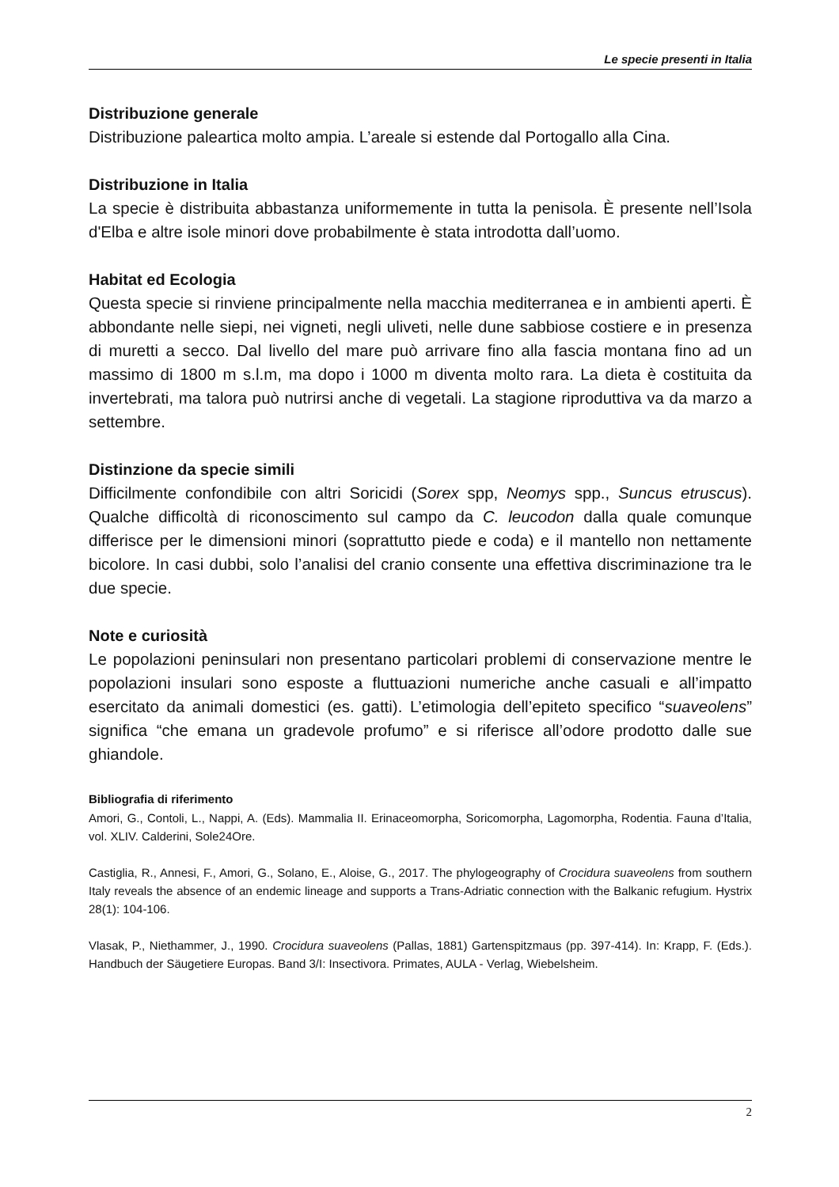Le specie presenti in Italia
Distribuzione generale
Distribuzione paleartica molto ampia. L’areale si estende dal Portogallo alla Cina.
Distribuzione in Italia
La specie è distribuita abbastanza uniformemente in tutta la penisola. È presente nell’Isola d'Elba e altre isole minori dove probabilmente è stata introdotta dall’uomo.
Habitat ed Ecologia
Questa specie si rinviene principalmente nella macchia mediterranea e in ambienti aperti. È abbondante nelle siepi, nei vigneti, negli uliveti, nelle dune sabbiose costiere e in presenza di muretti a secco. Dal livello del mare può arrivare fino alla fascia montana fino ad un massimo di 1800 m s.l.m, ma dopo i 1000 m diventa molto rara. La dieta è costituita da invertebrati, ma talora può nutrirsi anche di vegetali. La stagione riproduttiva va da marzo a settembre.
Distinzione da specie simili
Difficilmente confondibile con altri Soricidi (Sorex spp, Neomys spp., Suncus etruscus). Qualche difficoltà di riconoscimento sul campo da C. leucodon dalla quale comunque differisce per le dimensioni minori (soprattutto piede e coda) e il mantello non nettamente bicolore. In casi dubbi, solo l’analisi del cranio consente una effettiva discriminazione tra le due specie.
Note e curiosità
Le popolazioni peninsulari non presentano particolari problemi di conservazione mentre le popolazioni insulari sono esposte a fluttuazioni numeriche anche casuali e all’impatto esercitato da animali domestici (es. gatti). L’etimologia dell’epiteto specifico “suaveolens” significa “che emana un gradevole profumo” e si riferisce all’odore prodotto dalle sue ghiandole.
Bibliografia di riferimento
Amori, G., Contoli, L., Nappi, A. (Eds). Mammalia II. Erinaceomorpha, Soricomorpha, Lagomorpha, Rodentia. Fauna d’Italia, vol. XLIV. Calderini, Sole24Ore.
Castiglia, R., Annesi, F., Amori, G., Solano, E., Aloise, G., 2017. The phylogeography of Crocidura suaveolens from southern Italy reveals the absence of an endemic lineage and supports a Trans-Adriatic connection with the Balkanic refugium. Hystrix 28(1): 104-106.
Vlasak, P., Niethammer, J., 1990. Crocidura suaveolens (Pallas, 1881) Gartenspitzmaus (pp. 397-414). In: Krapp, F. (Eds.). Handbuch der Säugetiere Europas. Band 3/I: Insectivora. Primates, AULA - Verlag, Wiebelsheim.
2